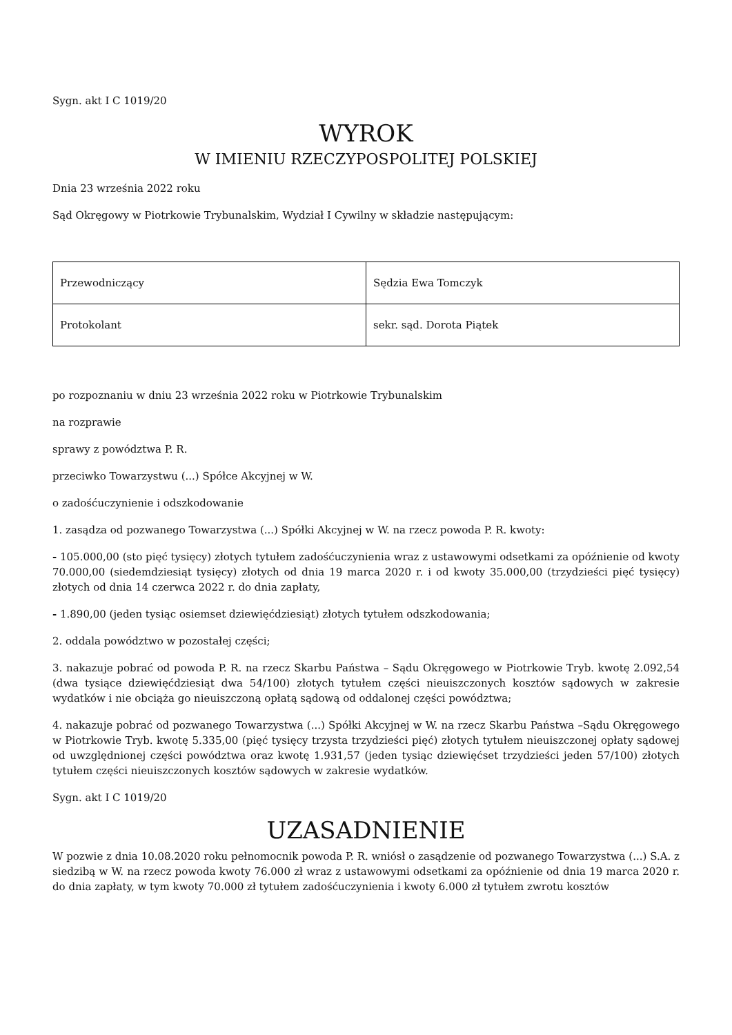Sygn. akt I C 1019/20
WYROK
W IMIENIU RZECZYPOSPOLITEJ POLSKIEJ
Dnia 23 września 2022 roku
Sąd Okręgowy w Piotrkowie Trybunalskim, Wydział I Cywilny w składzie następującym:
| Przewodniczący | Sędzia Ewa Tomczyk |
| Protokolant | sekr. sąd. Dorota Piątek |
po rozpoznaniu w dniu 23 września 2022 roku w Piotrkowie Trybunalskim
na rozprawie
sprawy z powództwa P. R.
przeciwko Towarzystwu (...) Spółce Akcyjnej w W.
o zadośćuczynienie i odszkodowanie
1. zasądza od pozwanego Towarzystwa (...) Spółki Akcyjnej w W. na rzecz powoda P. R. kwoty:
- 105.000,00 (sto pięć tysięcy) złotych tytułem zadośćuczynienia wraz z ustawowymi odsetkami za opóźnienie od kwoty 70.000,00 (siedemdziesiąt tysięcy) złotych od dnia 19 marca 2020 r. i od kwoty 35.000,00 (trzydzieści pięć tysięcy) złotych od dnia 14 czerwca 2022 r. do dnia zapłaty,
- 1.890,00 (jeden tysiąc osiemset dziewięćdziesiąt) złotych tytułem odszkodowania;
2. oddala powództwo w pozostałej części;
3. nakazuje pobrać od powoda P. R. na rzecz Skarbu Państwa – Sądu Okręgowego w Piotrkowie Tryb. kwotę 2.092,54 (dwa tysiące dziewięćdziesiąt dwa 54/100) złotych tytułem części nieuiszczonych kosztów sądowych w zakresie wydatków i nie obciąża go nieuiszczoną opłatą sądową od oddalonej części powództwa;
4. nakazuje pobrać od pozwanego Towarzystwa (...) Spółki Akcyjnej w W. na rzecz Skarbu Państwa –Sądu Okręgowego w Piotrkowie Tryb. kwotę 5.335,00 (pięć tysięcy trzysta trzydzieści pięć) złotych tytułem nieuiszczonej opłaty sądowej od uwzględnionej części powództwa oraz kwotę 1.931,57 (jeden tysiąc dziewięćset trzydzieści jeden 57/100) złotych tytułem części nieuiszczonych kosztów sądowych w zakresie wydatków.
Sygn. akt I C 1019/20
UZASADNIENIE
W pozwie z dnia 10.08.2020 roku pełnomocnik powoda P. R. wniósł o zasądzenie od pozwanego Towarzystwa (...) S.A. z siedzibą w W. na rzecz powoda kwoty 76.000 zł wraz z ustawowymi odsetkami za opóźnienie od dnia 19 marca 2020 r. do dnia zapłaty, w tym kwoty 70.000 zł tytułem zadośćuczynienia i kwoty 6.000 zł tytułem zwrotu kosztów